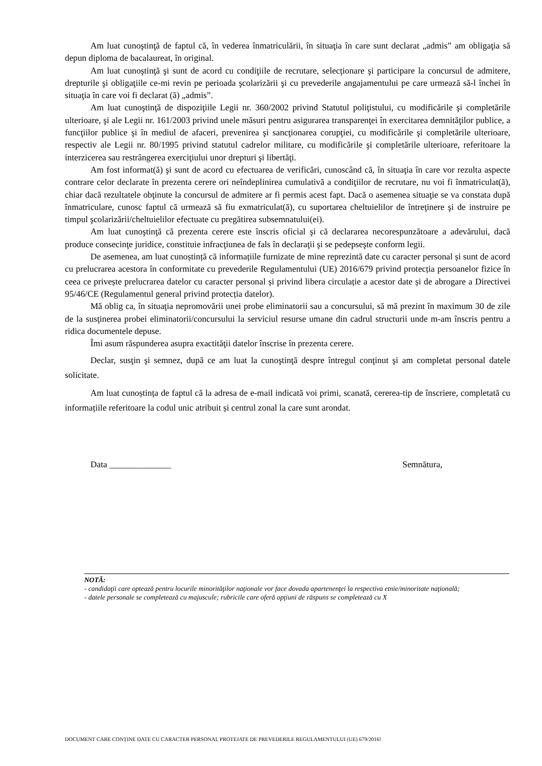Am luat cunoştinţă de faptul că, în vederea înmatriculării, în situaţia în care sunt declarat „admis” am obligaţia să depun diploma de bacalaureat, în original.
Am luat cunoştinţă şi sunt de acord cu condiţiile de recrutare, selecţionare şi participare la concursul de admitere, drepturile şi obligaţiile ce-mi revin pe perioada şcolarizării şi cu prevederile angajamentului pe care urmează să-l închei în situaţia în care voi fi declarat (ă) „admis”.
Am luat cunoştinţă de dispoziţiile Legii nr. 360/2002 privind Statutul poliţistului, cu modificările şi completările ulterioare, şi ale Legii nr. 161/2003 privind unele măsuri pentru asigurarea transparenţei în exercitarea demnităţilor publice, a funcţiilor publice şi în mediul de afaceri, prevenirea şi sancţionarea corupţiei, cu modificările şi completările ulterioare, respectiv ale Legii nr. 80/1995 privind statutul cadrelor militare, cu modificările şi completările ulterioare, referitoare la interzicerea sau restrângerea exerciţiului unor drepturi şi libertăţi.
Am fost informat(ă) şi sunt de acord cu efectuarea de verificări, cunoscând că, în situaţia în care vor rezulta aspecte contrare celor declarate în prezenta cerere ori neîndeplinirea cumulativă a condiţiilor de recrutare, nu voi fi înmatriculat(ă), chiar dacă rezultatele obţinute la concursul de admitere ar fi permis acest fapt. Dacă o asemenea situaţie se va constata după înmatriculare, cunosc faptul că urmează să fiu exmatriculat(ă), cu suportarea cheltuielilor de întreţinere şi de instruire pe timpul şcolarizării/cheltuielilor efectuate cu pregătirea subsemnatului(ei).
Am luat cunoştinţă că prezenta cerere este înscris oficial şi că declararea necorespunzătoare a adevărului, dacă produce consecinţe juridice, constituie infracţiunea de fals în declaraţii şi se pedepseşte conform legii.
De asemenea, am luat cunoștință că informațiile furnizate de mine reprezintă date cu caracter personal și sunt de acord cu prelucrarea acestora în conformitate cu prevederile Regulamentului (UE) 2016/679 privind protecția persoanelor fizice în ceea ce privește prelucrarea datelor cu caracter personal și privind libera circulație a acestor date și de abrogare a Directivei 95/46/CE (Regulamentul general privind protecția datelor).
Mă oblig ca, în situaţia nepromovării unei probe eliminatorii sau a concursului, să mă prezint în maximum 30 de zile de la susţinerea probei eliminatorii/concursului la serviciul resurse umane din cadrul structurii unde m-am înscris pentru a ridica documentele depuse.
Îmi asum răspunderea asupra exactităţii datelor înscrise în prezenta cerere.
Declar, susţin şi semnez, după ce am luat la cunoştinţă despre întregul conţinut şi am completat personal datele solicitate.
Am luat cunoștința de faptul că la adresa de e-mail indicată voi primi, scanată, cererea-tip de înscriere, completată cu informațiile referitoare la codul unic atribuit și centrul zonal la care sunt arondat.
Data ______________ Semnătura,
NOTĂ:
- candidaţii care optează pentru locurile minorităţilor naţionale vor face dovada apartenenţei la respectiva etnie/minoritate naţională;
- datele personale se completează cu majuscule; rubricile care oferă opţiuni de răspuns se completează cu X
DOCUMENT CARE CONȚINE DATE CU CARACTER PERSONAL PROTEJATE DE PREVEDERILE REGULAMENTULUI (UE) 679/2016!